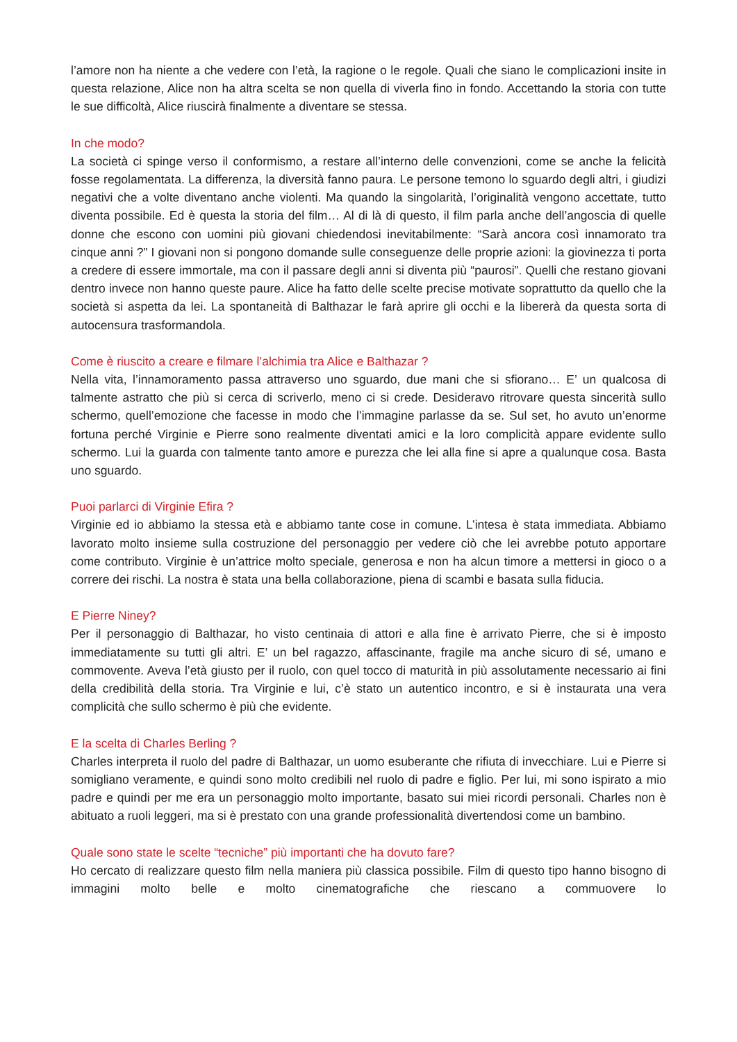l’amore non ha niente a che vedere con l’età, la ragione o le regole. Quali che siano le complicazioni insite in questa relazione, Alice non ha altra scelta se non quella di viverla fino in fondo. Accettando la storia con tutte le sue difficoltà, Alice riuscirà finalmente a diventare se stessa.
In che modo?
La società ci spinge verso il conformismo, a restare all’interno delle convenzioni, come se anche la felicità fosse regolamentata. La differenza, la diversità fanno paura. Le persone temono lo sguardo degli altri, i giudizi negativi che a volte diventano anche violenti. Ma quando la singolarità, l’originalità vengono accettate, tutto diventa possibile. Ed è questa la storia del film… Al di là di questo, il film parla anche dell’angoscia di quelle donne che escono con uomini più giovani chiedendosi inevitabilmente: “Sarà ancora così innamorato tra cinque anni ?” I giovani non si pongono domande sulle conseguenze delle proprie azioni: la giovinezza ti porta a credere di essere immortale, ma con il passare degli anni si diventa più “paurosi”. Quelli che restano giovani dentro invece non hanno queste paure. Alice ha fatto delle scelte precise motivate soprattutto da quello che la società si aspetta da lei. La spontaneità di Balthazar le farà aprire gli occhi e la libererà da questa sorta di autocensura trasformandola.
Come è riuscito a creare e filmare l’alchimia tra Alice e Balthazar ?
Nella vita, l’innamoramento passa attraverso uno sguardo, due mani che si sfiorano… E’ un qualcosa di talmente astratto che più si cerca di scriverlo, meno ci si crede. Desideravo ritrovare questa sincerità sullo schermo, quell’emozione che facesse in modo che l’immagine parlasse da se. Sul set, ho avuto un’enorme fortuna perché Virginie e Pierre sono realmente diventati amici e la loro complicità appare evidente sullo schermo. Lui la guarda con talmente tanto amore e purezza che lei alla fine si apre a qualunque cosa. Basta uno sguardo.
Puoi parlarci di Virginie Efira ?
Virginie ed io abbiamo la stessa età e abbiamo tante cose in comune. L’intesa è stata immediata. Abbiamo lavorato molto insieme sulla costruzione del personaggio per vedere ciò che lei avrebbe potuto apportare come contributo. Virginie è un’attrice molto speciale, generosa e non ha alcun timore a mettersi in gioco o a correre dei rischi. La nostra è stata una bella collaborazione, piena di scambi e basata sulla fiducia.
E Pierre Niney?
Per il personaggio di Balthazar, ho visto centinaia di attori e alla fine è arrivato Pierre, che si è imposto immediatamente su tutti gli altri. E’ un bel ragazzo, affascinante, fragile ma anche sicuro di sé, umano e commovente. Aveva l’età giusto per il ruolo, con quel tocco di maturità in più assolutamente necessario ai fini della credibilità della storia. Tra Virginie e lui, c’è stato un autentico incontro, e si è instaurata una vera complicità che sullo schermo è più che evidente.
E la scelta di Charles Berling ?
Charles interpreta il ruolo del padre di Balthazar, un uomo esuberante che rifiuta di invecchiare. Lui e Pierre si somigliano veramente, e quindi sono molto credibili nel ruolo di padre e figlio. Per lui, mi sono ispirato a mio padre e quindi per me era un personaggio molto importante, basato sui miei ricordi personali. Charles non è abituato a ruoli leggeri, ma si è prestato con una grande professionalità divertendosi come un bambino.
Quale sono state le scelte “tecniche” più importanti che ha dovuto fare?
Ho cercato di realizzare questo film nella maniera più classica possibile. Film di questo tipo hanno bisogno di immagini molto belle e molto cinematografiche che riescano a commuovere lo